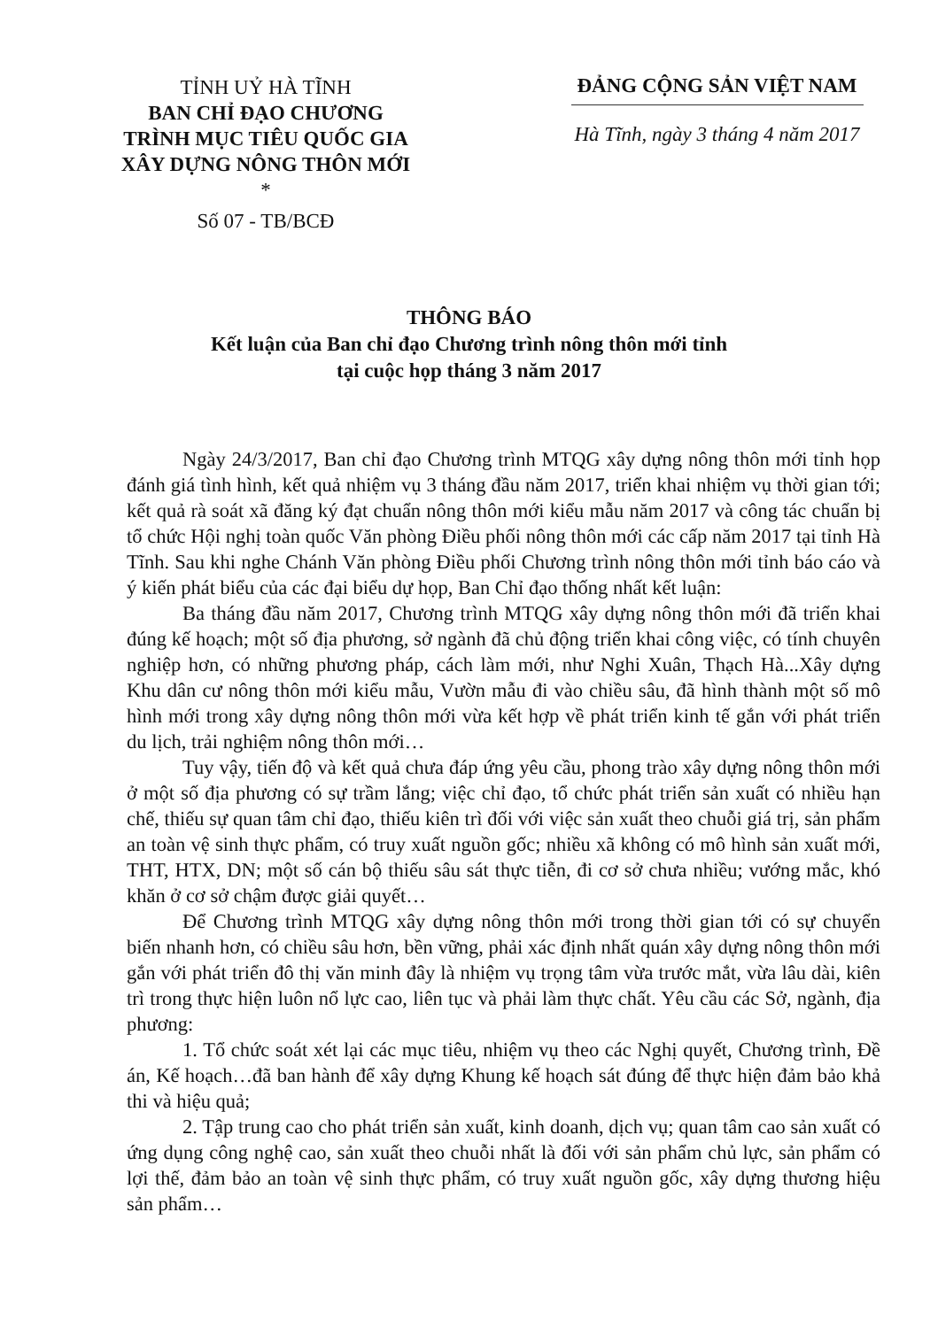TỈNH UỶ HÀ TĨNH
BAN CHỈ ĐẠO CHƯƠNG
TRÌNH MỤC TIÊU QUỐC GIA
XÂY DỰNG NÔNG THÔN MỚI
*
Số 07 - TB/BCĐ
ĐẢNG CỘNG SẢN VIỆT NAM
Hà Tĩnh, ngày 3 tháng 4 năm 2017
THÔNG BÁO
Kết luận của Ban chỉ đạo Chương trình nông thôn mới tỉnh
tại cuộc họp tháng 3 năm 2017
Ngày 24/3/2017, Ban chỉ đạo Chương trình MTQG xây dựng nông thôn mới tỉnh họp đánh giá tình hình, kết quả nhiệm vụ 3 tháng đầu năm 2017, triển khai nhiệm vụ thời gian tới; kết quả rà soát xã đăng ký đạt chuẩn nông thôn mới kiểu mẫu năm 2017 và công tác chuẩn bị tổ chức Hội nghị toàn quốc Văn phòng Điều phối nông thôn mới các cấp năm 2017 tại tỉnh Hà Tĩnh. Sau khi nghe Chánh Văn phòng Điều phối Chương trình nông thôn mới tỉnh báo cáo và ý kiến phát biểu của các đại biểu dự họp, Ban Chỉ đạo thống nhất kết luận:
Ba tháng đầu năm 2017, Chương trình MTQG xây dựng nông thôn mới đã triển khai đúng kế hoạch; một số địa phương, sở ngành đã chủ động triển khai công việc, có tính chuyên nghiệp hơn, có những phương pháp, cách làm mới, như Nghi Xuân, Thạch Hà...Xây dựng Khu dân cư nông thôn mới kiểu mẫu, Vườn mẫu đi vào chiều sâu, đã hình thành một số mô hình mới trong xây dựng nông thôn mới vừa kết hợp về phát triển kinh tế gắn với phát triển du lịch, trải nghiệm nông thôn mới…
Tuy vậy, tiến độ và kết quả chưa đáp ứng yêu cầu, phong trào xây dựng nông thôn mới ở một số địa phương có sự trầm lắng; việc chỉ đạo, tổ chức phát triển sản xuất có nhiều hạn chế, thiếu sự quan tâm chỉ đạo, thiếu kiên trì đối với việc sản xuất theo chuỗi giá trị, sản phẩm an toàn vệ sinh thực phẩm, có truy xuất nguồn gốc; nhiều xã không có mô hình sản xuất mới, THT, HTX, DN; một số cán bộ thiếu sâu sát thực tiễn, đi cơ sở chưa nhiều; vướng mắc, khó khăn ở cơ sở chậm được giải quyết…
Để Chương trình MTQG xây dựng nông thôn mới trong thời gian tới có sự chuyển biến nhanh hơn, có chiều sâu hơn, bền vững, phải xác định nhất quán xây dựng nông thôn mới gắn với phát triển đô thị văn minh đây là nhiệm vụ trọng tâm vừa trước mắt, vừa lâu dài, kiên trì trong thực hiện luôn nổ lực cao, liên tục và phải làm thực chất. Yêu cầu các Sở, ngành, địa phương:
1. Tổ chức soát xét lại các mục tiêu, nhiệm vụ theo các Nghị quyết, Chương trình, Đề án, Kế hoạch…đã ban hành để xây dựng Khung kế hoạch sát đúng để thực hiện đảm bảo khả thi và hiệu quả;
2. Tập trung cao cho phát triển sản xuất, kinh doanh, dịch vụ; quan tâm cao sản xuất có ứng dụng công nghệ cao, sản xuất theo chuỗi nhất là đối với sản phẩm chủ lực, sản phẩm có lợi thế, đảm bảo an toàn vệ sinh thực phẩm, có truy xuất nguồn gốc, xây dựng thương hiệu sản phẩm…